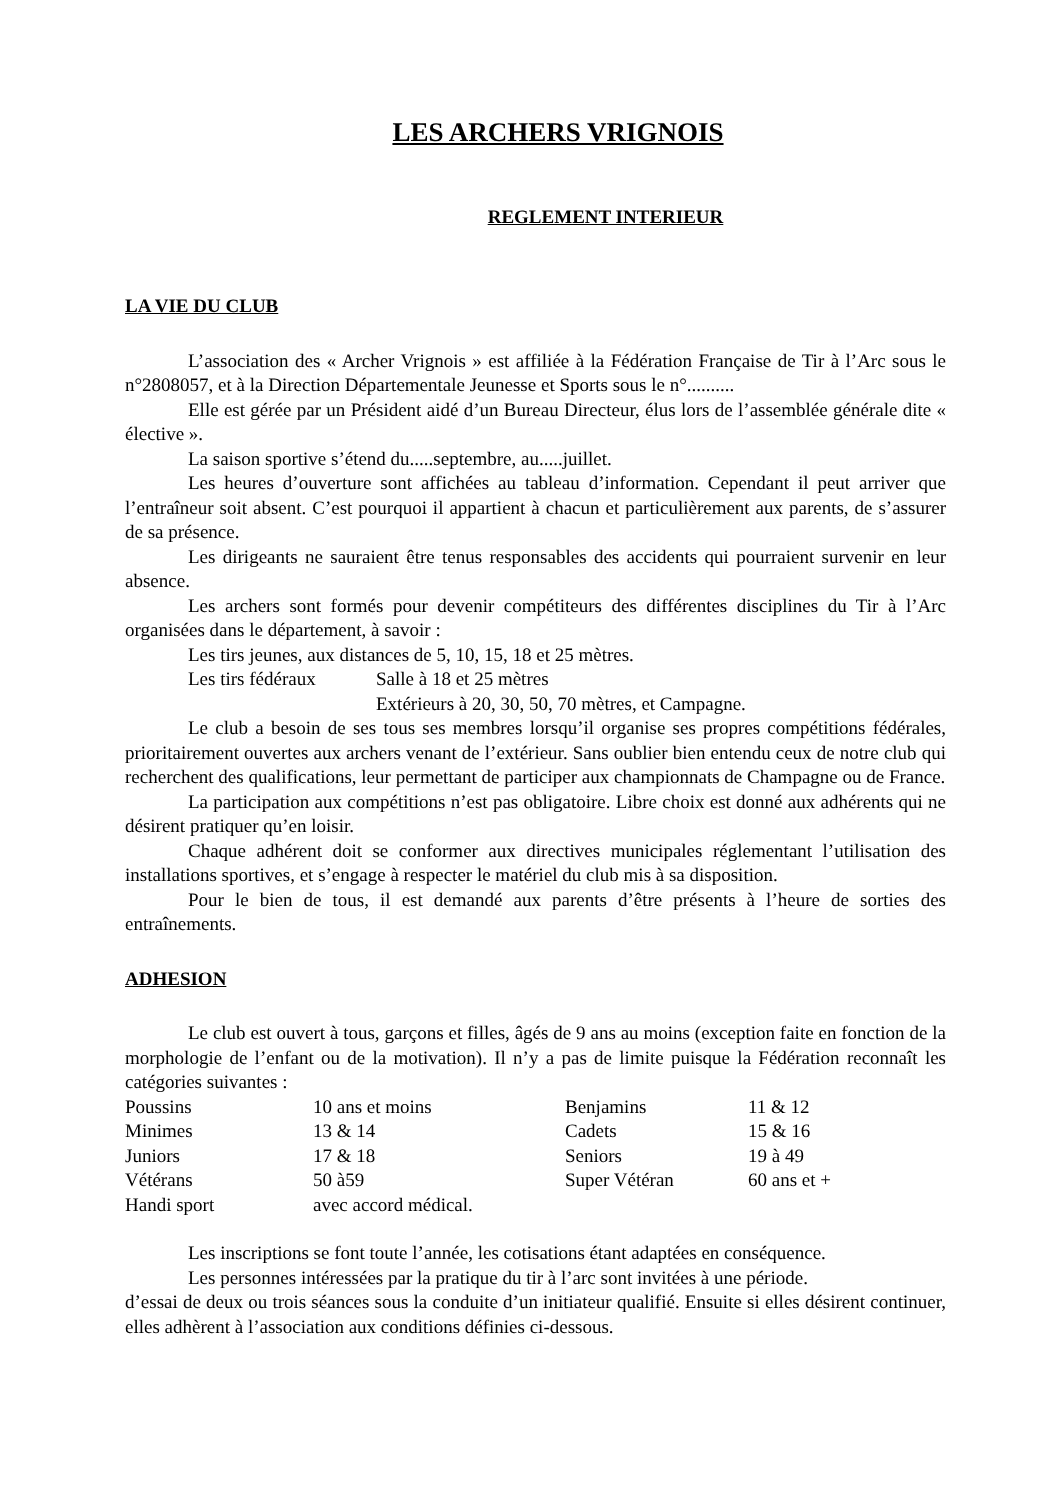LES ARCHERS VRIGNOIS
REGLEMENT INTERIEUR
LA VIE DU CLUB
L’association des « Archer Vrignois » est affiliée à la Fédération Française de Tir à l’Arc sous le n°2808057, et à la Direction Départementale Jeunesse et Sports sous le n°..........
Elle est gérée par un Président aidé d’un Bureau Directeur, élus lors de l’assemblée générale dite « élective ».
La saison sportive s’étend du.....septembre, au.....juillet.
Les heures d’ouverture sont affichées au tableau d’information. Cependant il peut arriver que l’entraîneur soit absent. C’est pourquoi il appartient à chacun et particulièrement aux parents, de s’assurer de sa présence.
Les dirigeants ne sauraient être tenus responsables des accidents qui pourraient survenir en leur absence.
Les archers sont formés pour devenir compétiteurs des différentes disciplines du Tir à l’Arc organisées dans le département, à savoir :
Les tirs jeunes, aux distances de 5, 10, 15, 18 et 25 mètres.
| Les tirs fédéraux | Salle à 18 et 25 mètres |
| | Extérieurs à 20, 30, 50, 70 mètres, et Campagne. |
Le club a besoin de ses tous ses membres lorsqu’il organise ses propres compétitions fédérales, prioritairement ouvertes aux archers venant de l’extérieur. Sans oublier bien entendu ceux de notre club qui recherchent des qualifications, leur permettant de participer aux championnats de Champagne ou de France.
La participation aux compétitions n’est pas obligatoire. Libre choix est donné aux adhérents qui ne désirent pratiquer qu’en loisir.
Chaque adhérent doit se conformer aux directives municipales réglementant l’utilisation des installations sportives, et s’engage à respecter le matériel du club mis à sa disposition.
Pour le bien de tous, il est demandé aux parents d’être présents à l’heure de sorties des entraînements.
ADHESION
Le club est ouvert à tous, garçons et filles, âgés de 9 ans au moins (exception faite en fonction de la morphologie de l’enfant ou de la motivation). Il n’y a pas de limite puisque la Fédération reconnaît les catégories suivantes :
| Poussins | 10 ans et moins | Benjamins | 11 & 12 |
| Minimes | 13 & 14 | Cadets | 15 & 16 |
| Juniors | 17 & 18 | Seniors | 19 à 49 |
| Vétérans | 50 à59 | Super Vétéran | 60 ans et + |
| Handi sport | avec accord médical. | | |
Les inscriptions se font toute l’année, les cotisations étant adaptées en conséquence.
Les personnes intéressées par la pratique du tir à l’arc sont invitées à une période.
d’essai de deux ou trois séances sous la conduite d’un initiateur qualifié. Ensuite si elles désirent continuer, elles adhèrent à l’association aux conditions définies ci-dessous.